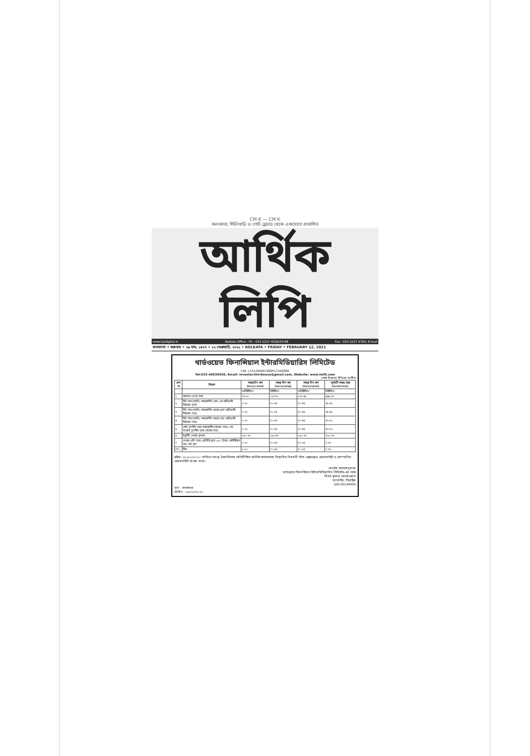CM K — CM K
কলকাতা, শিলিগুড়ি ও পোর্ট ব্লেয়ার থেকে একযোগে প্রকাশিত
আর্থিক লিপি
www.lipidigital.in Kolkata Office : Ph : 033 2227 4526/47/48 Fax : 033 2227 5765, E-mail
কলকাতা • শুক্রবার • ২৯ মাঘ, ১৪২৭ • ১২ ফেব্রুয়ারি, ২০২১ • KOLKATA • FRIDAY • FEBRUARY 12, 2021
থার্ডওয়েভ ফিনান্সিয়াল ইন্টারমিডিয়ারিস লিমিটেড
CIN- L15100WB1989PLC046886
Tel:033-46039630, Email: investor.thirdwave@gmail.com, Website: www.twfil.com
(লক্ষ টাকায়) ইপিএস ব্যতীত
| ক্রম নং | বিবরণ | সমাপ্ত তিন মাস (৩১/১২/২০২০) | সমাপ্ত তিন মাস (৩১/১২/২০১৯) | সমাপ্ত তিন মাস (৩১/১২/২০২০) | পূর্ববর্তী সমাপ্ত বছর (৩১/০৩/২০২০) |
| --- | --- | --- | --- | --- | --- |
| | | অনিরীক্ষিত | নিরীক্ষিত | অনিরীক্ষিত | নিরীক্ষিত |
| ১ | কাজের থেকে আয় | ২৭.৮০ | ১১৭.৩১ | ১০৭.৫৯ | ৫৯৯.৫৩ |
| ২ | নিট লাভ/(ক্ষতি) সময়কালীন (কর এবং ব্যতিক্রমী বিষয়ের পূর্বে) | ২.২২ | (১.৭০) | (২.৭৫) | ৩৯.৫৮ |
| ৩ | নিট লাভ/(ক্ষতি) সময়কালীন করের পূর্বে (ব্যতিক্রমী বিষয়ের পরে) | ২.২২ | (১.৭০) | (২.৭৫) | ৩৯.৫৮ |
| ৪ | নিট লাভ/(ক্ষতি) সময়কালীন করের পরে (ব্যতিক্রমী বিষয়ের পরে) | ২.২২ | (১.৭০) | (২.৭৫) | ৫৭.৮২ |
| ৫ | মোট তুলনীয় আয় সময়কালীন (করের পরে) এবং অন্যান্য তুলনীয় আয় (করের পরে) | ২.২২ | (১.৭০) | (২.৭৫) | ৫৭.৮২ |
| ৬ | ইকুইটি শেয়ার মূলধন | ২২০.৭৬ | ২২০.৭৬ | ২২০.৭৬ | ২২০.৭৬ |
| ৭ | শেয়ার প্রতি আয় (প্রতিটির মূল্য ১০/- টাকা) (বার্ষিকীকৃত নয়) (ক) মূল | ০.১০ | (০.০৮) | (০.১২) | ২.৬২ |
| (খ) | মিশ্র | ০.১০ | (০.০৮) | (০.১২) | ২.৬২ |
দ্রষ্টব্য: ৩১/১২/২০২০ তারিখে সমাপ্ত ত্রৈমাসিকের অনিরীক্ষিত আর্থিক ফলাফলের বিস্তারিত বিবরণী স্টক এক্সচেঞ্জের ওয়েবসাইটে ও কোম্পানির ওয়েবসাইটে পাওয়া যাবে।
বোর্ডের আদেশানুসারে
থার্ডওয়েভ ফিনান্সিয়াল ইন্টারমিডিয়ারিস লিমিটেড-এর পক্ষে
বিনয় কুমার আগরওয়াল
ম্যানেজিং ডিরেক্টর
DIN-00149999
স্থান : কলকাতা
তারিখ : ০৯/০৮/২০২০